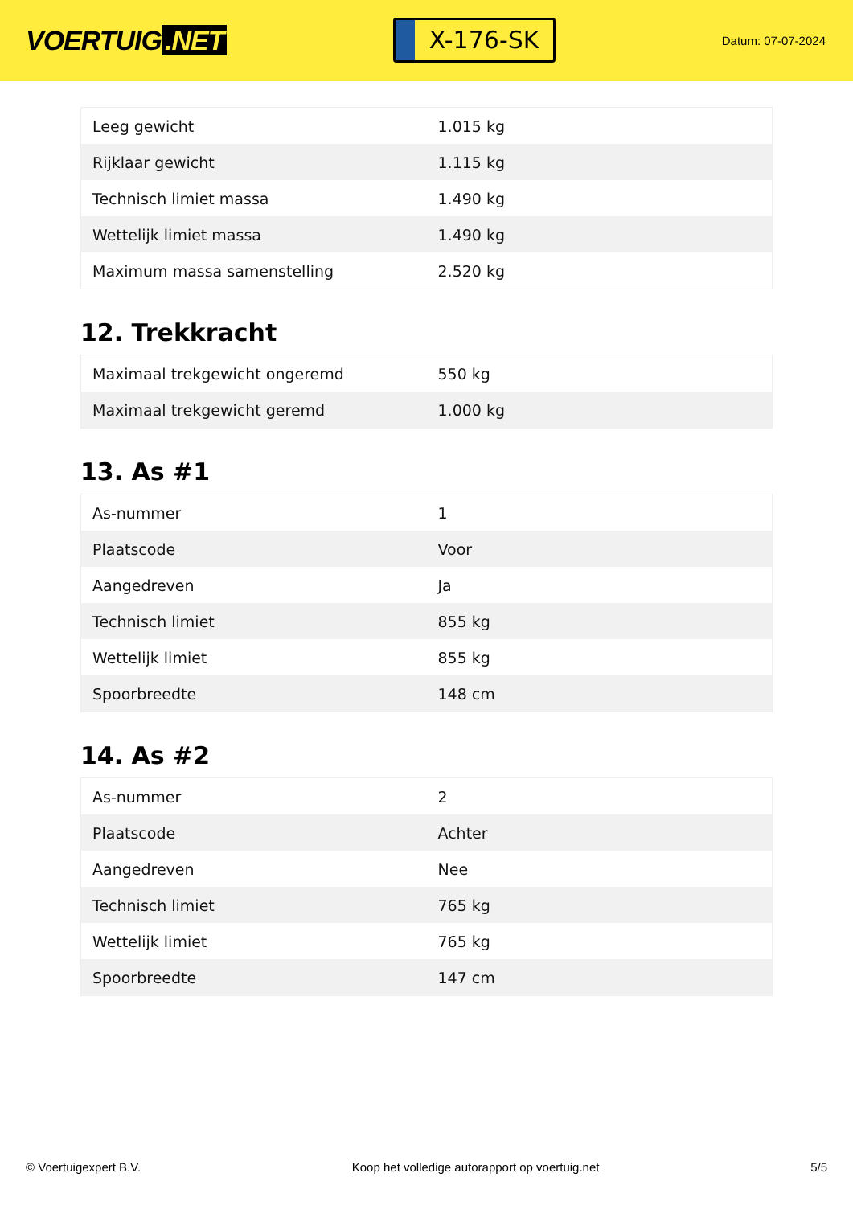VOERTUIG.NET
X-176-SK
Datum: 07-07-2024
| Leeg gewicht | 1.015 kg |
| Rijklaar gewicht | 1.115 kg |
| Technisch limiet massa | 1.490 kg |
| Wettelijk limiet massa | 1.490 kg |
| Maximum massa samenstelling | 2.520 kg |
12. Trekkracht
| Maximaal trekgewicht ongeremd | 550 kg |
| Maximaal trekgewicht geremd | 1.000 kg |
13. As #1
| As-nummer | 1 |
| Plaatscode | Voor |
| Aangedreven | Ja |
| Technisch limiet | 855 kg |
| Wettelijk limiet | 855 kg |
| Spoorbreedte | 148 cm |
14. As #2
| As-nummer | 2 |
| Plaatscode | Achter |
| Aangedreven | Nee |
| Technisch limiet | 765 kg |
| Wettelijk limiet | 765 kg |
| Spoorbreedte | 147 cm |
© Voertuigexpert B.V. Koop het volledige autorapport op voertuig.net 5/5